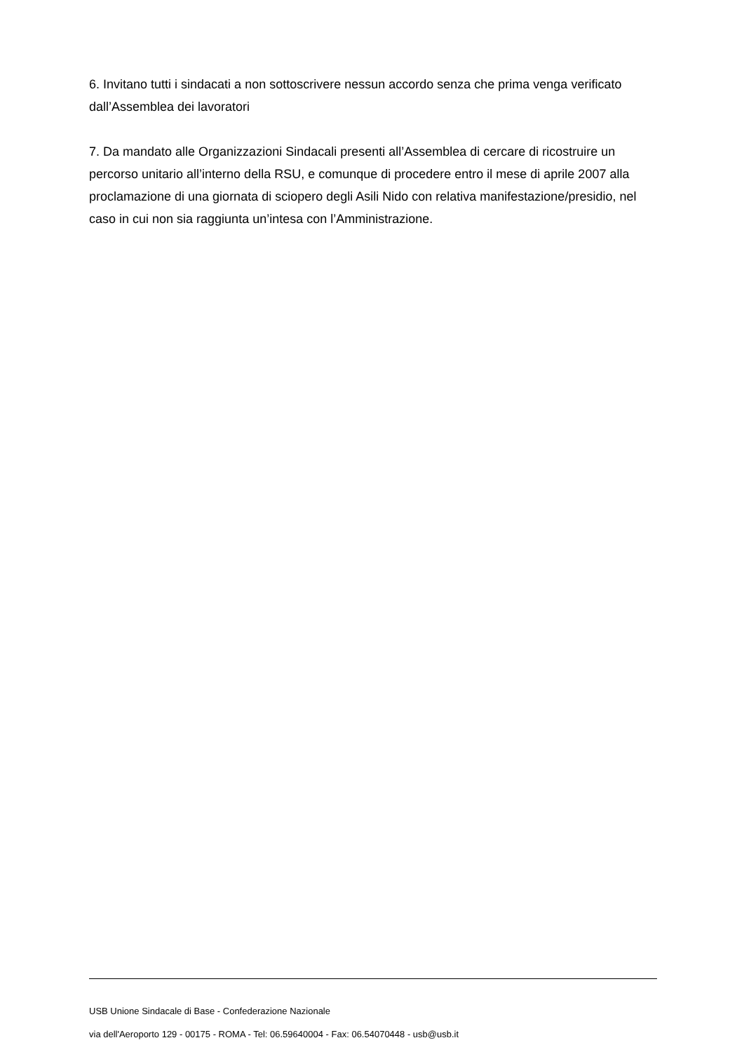6. Invitano tutti i sindacati a non sottoscrivere nessun accordo senza che prima venga verificato dall’Assemblea dei lavoratori
7. Da mandato alle Organizzazioni Sindacali presenti all’Assemblea di cercare di ricostruire un percorso unitario all’interno della RSU, e comunque di procedere entro il mese di aprile 2007 alla proclamazione di una giornata di sciopero degli Asili Nido con relativa manifestazione/presidio, nel caso in cui non sia raggiunta un’intesa con l’Amministrazione.
USB Unione Sindacale di Base - Confederazione Nazionale
via dell'Aeroporto 129 - 00175 - ROMA - Tel: 06.59640004 - Fax: 06.54070448 - usb@usb.it